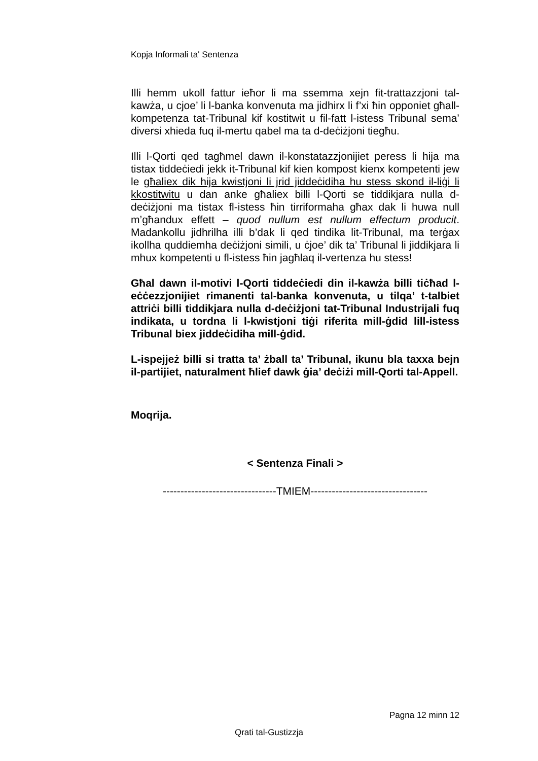Kopja Informali ta' Sentenza
Illi hemm ukoll fattur ieħor li ma ssemma xejn fit-trattazzjoni tal-kawża, u cjoe’ li l-banka konvenuta ma jidhirx li f’xi ħin opponiet għall-kompetenza tat-Tribunal kif kostitwit u fil-fatt l-istess Tribunal sema’ diversi xhieda fuq il-mertu qabel ma ta d-deċiżjoni tiegħu.
Illi l-Qorti qed tagħmel dawn il-konstatazzjonijiet peress li hija ma tistax tiddeċiedi jekk it-Tribunal kif kien kompost kienx kompetenti jew le għaliex dik hija kwistjoni li jrid jiddeċidiha hu stess skond il-liġi li kkostitwitu u dan anke għaliex billi l-Qorti se tiddikjara nulla d-deċiżjoni ma tistax fl-istess ħin tirriformaha għax dak li huwa null m’għandux effett – quod nullum est nullum effectum producit. Madankollu jidhrilha illi b’dak li qed tindika lit-Tribunal, ma terġax ikollha quddiemha deċiżjoni simili, u ċjoe’ dik ta’ Tribunal li jiddikjara li mhux kompetenti u fl-istess ħin jagħlaq il-vertenza hu stess!
Għal dawn il-motivi l-Qorti tiddeċiedi din il-kawża billi tiċħad l-eċċezzjonijiet rimanenti tal-banka konvenuta, u tilqa’ t-talbiet attriċi billi tiddikjara nulla d-deċiżjoni tat-Tribunal Industrijali fuq indikata, u tordna li l-kwistjoni tiġi riferita mill-ġdid lill-istess Tribunal biex jiddeċidiha mill-ġdid.
L-ispejjeż billi si tratta ta’ żball ta’ Tribunal, ikunu bla taxxa bejn il-partijiet, naturalment ħlief dawk ġia’ deċiżi mill-Qorti tal-Appell.
Moqrija.
< Sentenza Finali >
--------------------------------TMIEM---------------------------------
Pagna 12 minn 12
Qrati tal-Gustizzja